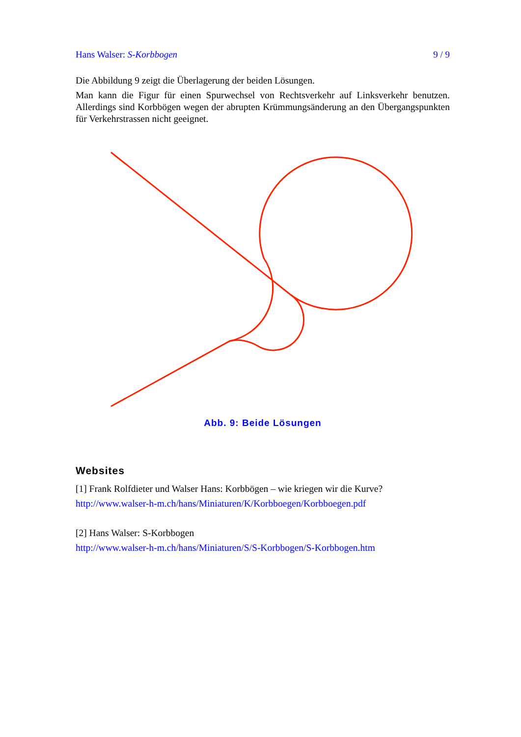Hans Walser: S-Korbbogen 9 / 9
Die Abbildung 9 zeigt die Überlagerung der beiden Lösungen.
Man kann die Figur für einen Spurwechsel von Rechtsverkehr auf Linksverkehr benutzen. Allerdings sind Korbbögen wegen der abrupten Krümmungsänderung an den Übergangspunkten für Verkehrstrassen nicht geeignet.
Abb. 9: Beide Lösungen
Websites
[1] Frank Rolfdieter und Walser Hans: Korbbögen – wie kriegen wir die Kurve?
http://www.walser-h-m.ch/hans/Miniaturen/K/Korbboegen/Korbboegen.pdf
[2] Hans Walser: S-Korbbogen
http://www.walser-h-m.ch/hans/Miniaturen/S/S-Korbbogen/S-Korbbogen.htm